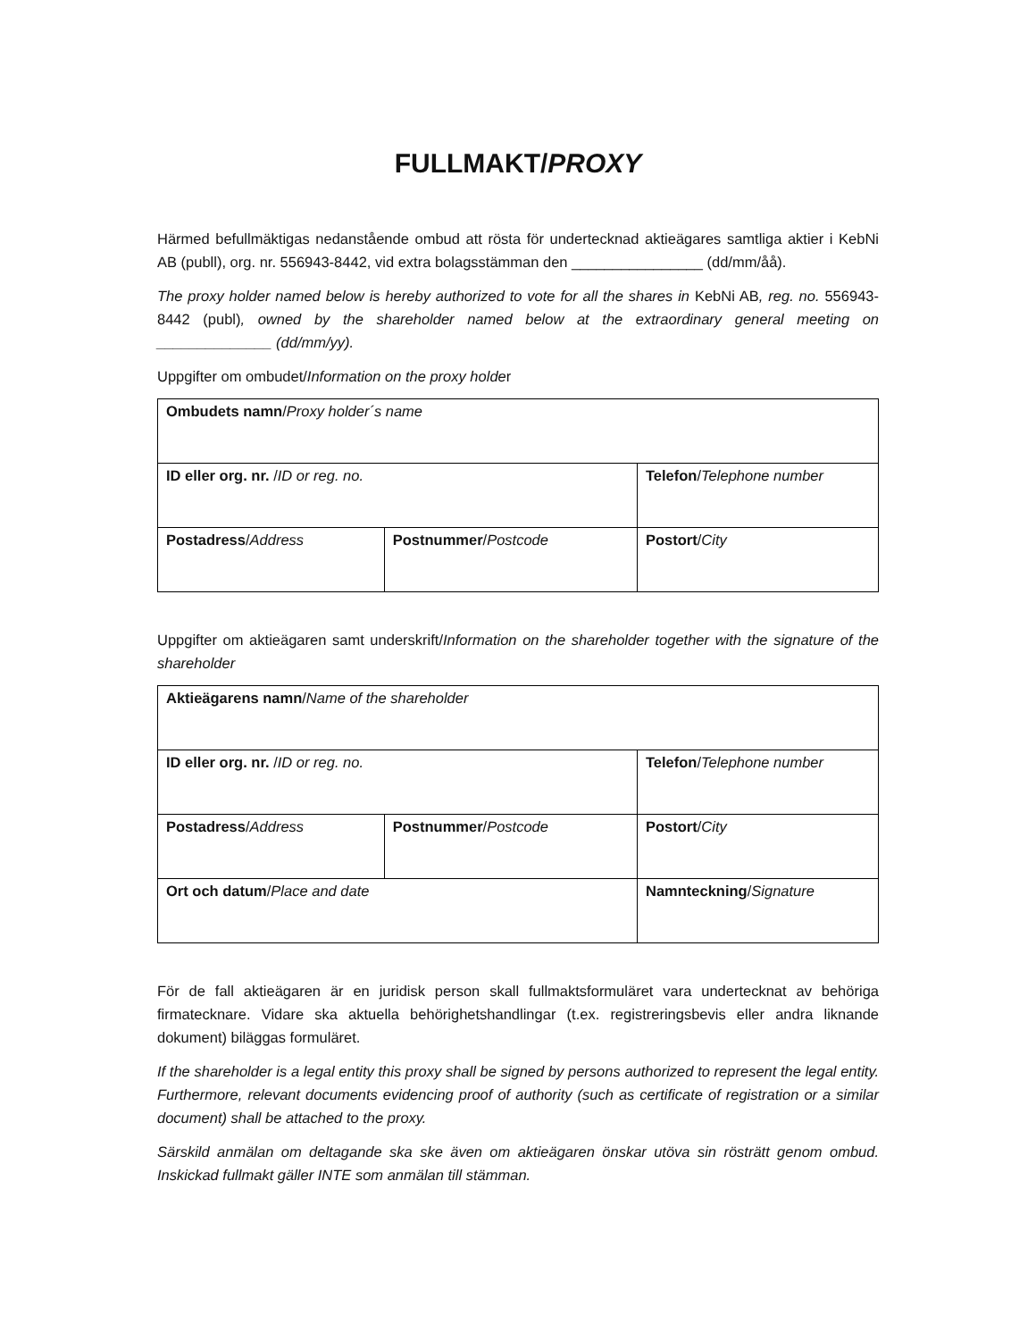FULLMAKT/PROXY
Härmed befullmäktigas nedanstående ombud att rösta för undertecknad aktieägares samtliga aktier i KebNi AB (publl), org. nr. 556943-8442, vid extra bolagsstämman den ________________ (dd/mm/åå).
The proxy holder named below is hereby authorized to vote for all the shares in KebNi AB, reg. no. 556943-8442 (publ), owned by the shareholder named below at the extraordinary general meeting on ______________ (dd/mm/yy).
Uppgifter om ombudet/Information on the proxy holder
| Ombudets namn / Proxy holder´s name | | |
| ID eller org. nr. / ID or reg. no. | | Telefon / Telephone number |
| Postadress / Address | Postnummer / Postcode | Postort / City |
Uppgifter om aktieägaren samt underskrift/Information on the shareholder together with the signature of the shareholder
| Aktieägarens namn / Name of the shareholder | | |
| ID eller org. nr. / ID or reg. no. | | Telefon / Telephone number |
| Postadress / Address | Postnummer / Postcode | Postort / City |
| Ort och datum / Place and date | | Namnteckning / Signature |
För de fall aktieägaren är en juridisk person skall fullmaktsformuläret vara undertecknat av behöriga firmatecknare. Vidare ska aktuella behörighetshandlingar (t.ex. registreringsbevis eller andra liknande dokument) biläggas formuläret.
If the shareholder is a legal entity this proxy shall be signed by persons authorized to represent the legal entity. Furthermore, relevant documents evidencing proof of authority (such as certificate of registration or a similar document) shall be attached to the proxy.
Särskild anmälan om deltagande ska ske även om aktieägaren önskar utöva sin rösträtt genom ombud. Inskickad fullmakt gäller INTE som anmälan till stämman.